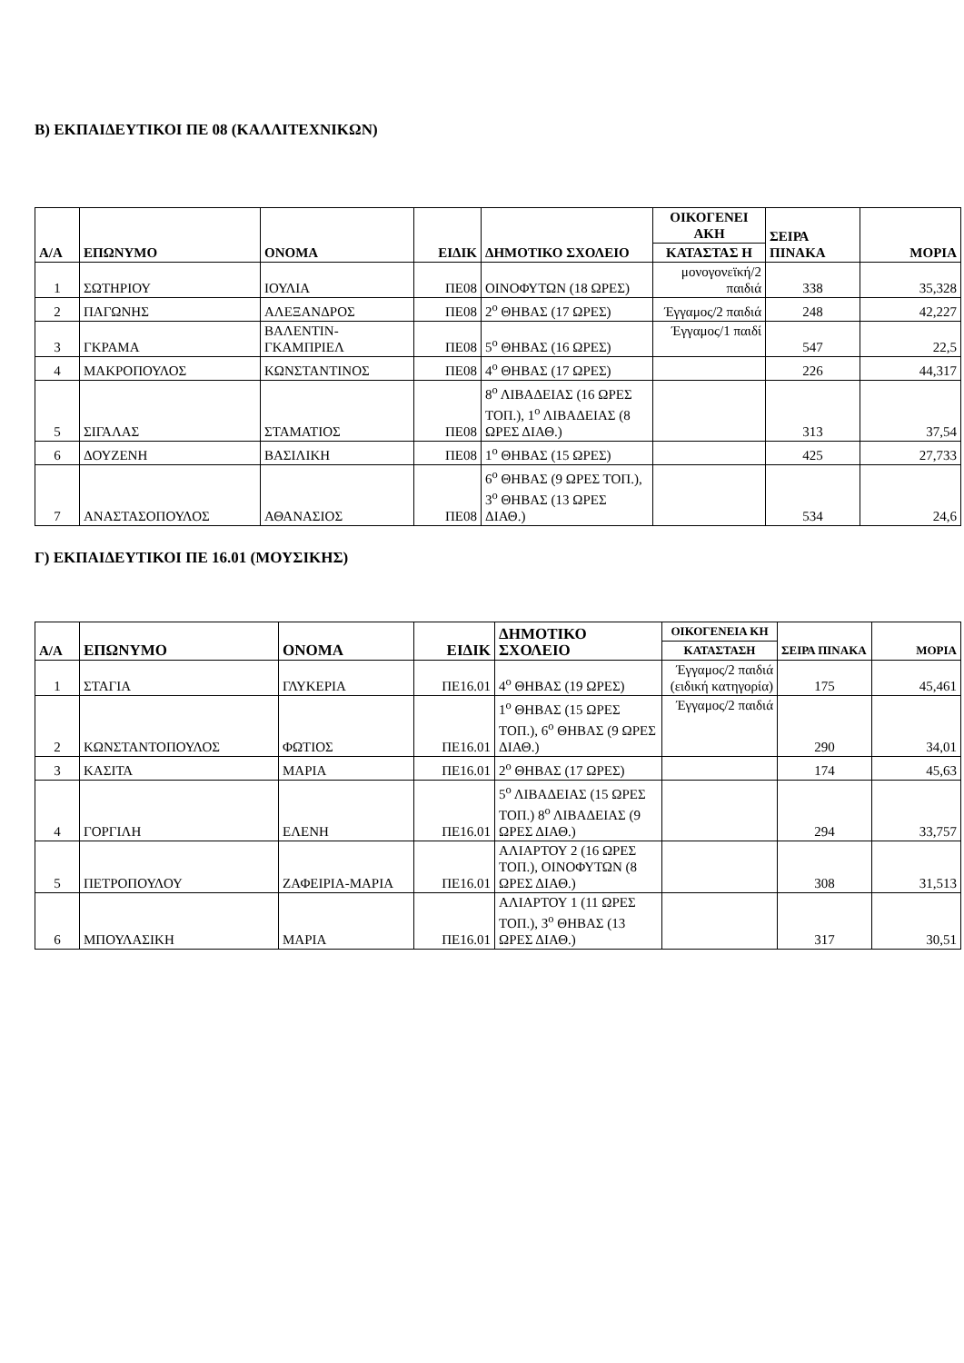Β) ΕΚΠΑΙΔΕΥΤΙΚΟΙ ΠΕ 08 (ΚΑΛΛΙΤΕΧΝΙΚΩΝ)
| Α/Α | ΕΠΩΝΥΜΟ | ΟΝΟΜΑ | ΕΙΔΙΚ | ΔΗΜΟΤΙΚΟ ΣΧΟΛΕΙΟ | ΟΙΚΟΓΕΝΕΙ ΑΚΗ | ΣΕΙΡΑ ΠΙΝΑΚΑ | ΜΟΡΙΑ |
| --- | --- | --- | --- | --- | --- | --- | --- |
| | | | | | ΚΑΤΑΣΤΑΣ Η | | |
| 1 | ΣΩΤΗΡΙΟΥ | ΙΟΥΛΙΑ | ΠΕ08 | ΟΙΝΟΦΥΤΩΝ (18 ΩΡΕΣ) | μονογονεϊκή/2 παιδιά | 338 | 35,328 |
| 2 | ΠΑΓΩΝΗΣ | ΑΛΕΞΑΝΔΡΟΣ | ΠΕ08 | 2<sup>ο</sup> ΘΗΒΑΣ (17 ΩΡΕΣ) | Έγγαμος/2 παιδιά | 248 | 42,227 |
| 3 | ΓΚΡΑΜΑ | ΒΑΛΕΝΤΙΝ-ΓΚΑΜΠΡΙΕΛ | ΠΕ08 | 5<sup>ο</sup> ΘΗΒΑΣ (16 ΩΡΕΣ) | Έγγαμος/1 παιδί | 547 | 22,5 |
| 4 | ΜΑΚΡΟΠΟΥΛΟΣ | ΚΩΝΣΤΑΝΤΙΝΟΣ | ΠΕ08 | 4<sup>ο</sup> ΘΗΒΑΣ (17 ΩΡΕΣ) | | 226 | 44,317 |
| 5 | ΣΙΓΑΛΑΣ | ΣΤΑΜΑΤΙΟΣ | ΠΕ08 | 8<sup>ο</sup> ΛΙΒΑΔΕΙΑΣ (16 ΩΡΕΣ ΤΟΠ.), 1<sup>ο</sup> ΛΙΒΑΔΕΙΑΣ (8 ΩΡΕΣ ΔΙΑΘ.) | | 313 | 37,54 |
| 6 | ΔΟΥΖΕΝΗ | ΒΑΣΙΛΙΚΗ | ΠΕ08 | 1<sup>ο</sup> ΘΗΒΑΣ (15 ΩΡΕΣ) | | 425 | 27,733 |
| 7 | ΑΝΑΣΤΑΣΟΠΟΥΛΟΣ | ΑΘΑΝΑΣΙΟΣ | ΠΕ08 | 6<sup>ο</sup> ΘΗΒΑΣ (9 ΩΡΕΣ ΤΟΠ.), 3<sup>ο</sup> ΘΗΒΑΣ (13 ΩΡΕΣ ΔΙΑΘ.) | | 534 | 24,6 |
Γ) ΕΚΠΑΙΔΕΥΤΙΚΟΙ ΠΕ 16.01 (ΜΟΥΣΙΚΗΣ)
| Α/Α | ΕΠΩΝΥΜΟ | ΟΝΟΜΑ | ΕΙΔΙΚ | ΔΗΜΟΤΙΚΟ ΣΧΟΛΕΙΟ | ΟΙΚΟΓΕΝΕΙΑ ΚΗ | ΣΕΙΡΑ ΠΙΝΑΚΑ | ΜΟΡΙΑ |
| --- | --- | --- | --- | --- | --- | --- | --- |
| | | | | | ΚΑΤΑΣΤΑΣΗ | | |
| 1 | ΣΤΑΓΙΑ | ΓΛΥΚΕΡΙΑ | ΠΕ16.01 | 4<sup>ο</sup> ΘΗΒΑΣ (19 ΩΡΕΣ) | Έγγαμος/2 παιδιά (ειδική κατηγορία) | 175 | 45,461 |
| 2 | ΚΩΝΣΤΑΝΤΟΠΟΥΛΟΣ | ΦΩΤΙΟΣ | ΠΕ16.01 | 1<sup>ο</sup> ΘΗΒΑΣ (15 ΩΡΕΣ ΤΟΠ.), 6<sup>ο</sup> ΘΗΒΑΣ (9 ΩΡΕΣ ΔΙΑΘ.) | Έγγαμος/2 παιδιά | 290 | 34,01 |
| 3 | ΚΑΣΙΤΑ | ΜΑΡΙΑ | ΠΕ16.01 | 2<sup>ο</sup> ΘΗΒΑΣ (17 ΩΡΕΣ) | | 174 | 45,63 |
| 4 | ΓΟΡΓΙΛΗ | ΕΛΕΝΗ | ΠΕ16.01 | 5<sup>ο</sup> ΛΙΒΑΔΕΙΑΣ (15 ΩΡΕΣ ΤΟΠ.) 8<sup>ο</sup> ΛΙΒΑΔΕΙΑΣ (9 ΩΡΕΣ ΔΙΑΘ.) | | 294 | 33,757 |
| 5 | ΠΕΤΡΟΠΟΥΛΟΥ | ΖΑΦΕΙΡΙΑ-ΜΑΡΙΑ | ΠΕ16.01 | ΑΛΙΑΡΤΟΥ 2 (16 ΩΡΕΣ ΤΟΠ.), ΟΙΝΟΦΥΤΩΝ (8 ΩΡΕΣ ΔΙΑΘ.) | | 308 | 31,513 |
| 6 | ΜΠΟΥΛΑΣΙΚΗ | ΜΑΡΙΑ | ΠΕ16.01 | ΑΛΙΑΡΤΟΥ 1 (11 ΩΡΕΣ ΤΟΠ.), 3<sup>ο</sup> ΘΗΒΑΣ (13 ΩΡΕΣ ΔΙΑΘ.) | | 317 | 30,51 |